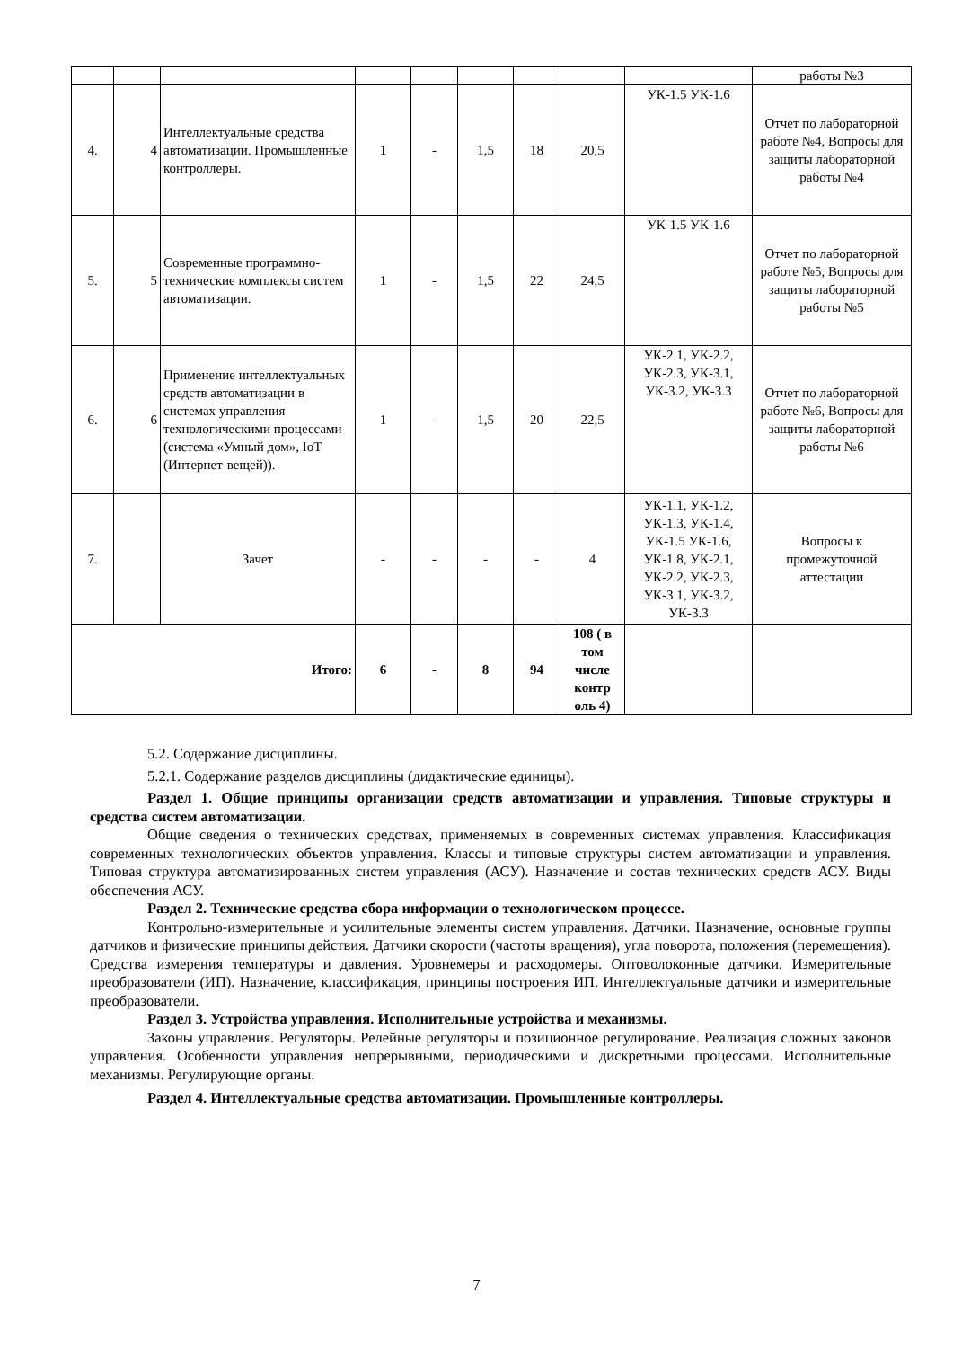| | | | | | | | | | работы №3 |
| 4. | 4 | Интеллектуальные средства автоматизации. Промышленные контроллеры. | 1 | - | 1,5 | 18 | 20,5 | УК-1.5 УК-1.6 | Отчет по лабораторной работе №4, Вопросы для защиты лабораторной работы №4 |
| 5. | 5 | Современные программно-технические комплексы систем автоматизации. | 1 | - | 1,5 | 22 | 24,5 | УК-1.5 УК-1.6 | Отчет по лабораторной работе №5, Вопросы для защиты лабораторной работы №5 |
| 6. | 6 | Применение интеллектуальных средств автоматизации в системах управления технологическими процессами (система «Умный дом», IoT (Интернет-вещей)). | 1 | - | 1,5 | 20 | 22,5 | УК-2.1, УК-2.2, УК-2.3, УК-3.1, УК-3.2, УК-3.3 | Отчет по лабораторной работе №6, Вопросы для защиты лабораторной работы №6 |
| 7. | | Зачет | - | - | - | - | 4 | УК-1.1, УК-1.2, УК-1.3, УК-1.4, УК-1.5 УК-1.6, УК-1.8, УК-2.1, УК-2.2, УК-2.3, УК-3.1, УК-3.2, УК-3.3 | Вопросы к промежуточной аттестации |
| Итого: | | | 6 | - | 8 | 94 | 108 ( в том числе контр оль 4) | | |
5.2. Содержание дисциплины.
5.2.1. Содержание разделов дисциплины (дидактические единицы).
Раздел 1. Общие принципы организации средств автоматизации и управления. Типовые структуры и средства систем автоматизации.
Общие сведения о технических средствах, применяемых в современных системах управления. Классификация современных технологических объектов управления. Классы и типовые структуры систем автоматизации и управления. Типовая структура автоматизированных систем управления (АСУ). Назначение и состав технических средств АСУ. Виды обеспечения АСУ.
Раздел 2. Технические средства сбора информации о технологическом процессе.
Контрольно-измерительные и усилительные элементы систем управления. Датчики. Назначение, основные группы датчиков и физические принципы действия. Датчики скорости (частоты вращения), угла поворота, положения (перемещения). Средства измерения температуры и давления. Уровнемеры и расходомеры. Оптоволоконные датчики. Измерительные преобразователи (ИП). Назначение, классификация, принципы построения ИП. Интеллектуальные датчики и измерительные преобразователи.
Раздел 3. Устройства управления. Исполнительные устройства и механизмы.
Законы управления. Регуляторы. Релейные регуляторы и позиционное регулирование. Реализация сложных законов управления. Особенности управления непрерывными, периодическими и дискретными процессами. Исполнительные механизмы. Регулирующие органы.
Раздел 4. Интеллектуальные средства автоматизации. Промышленные контроллеры.
7